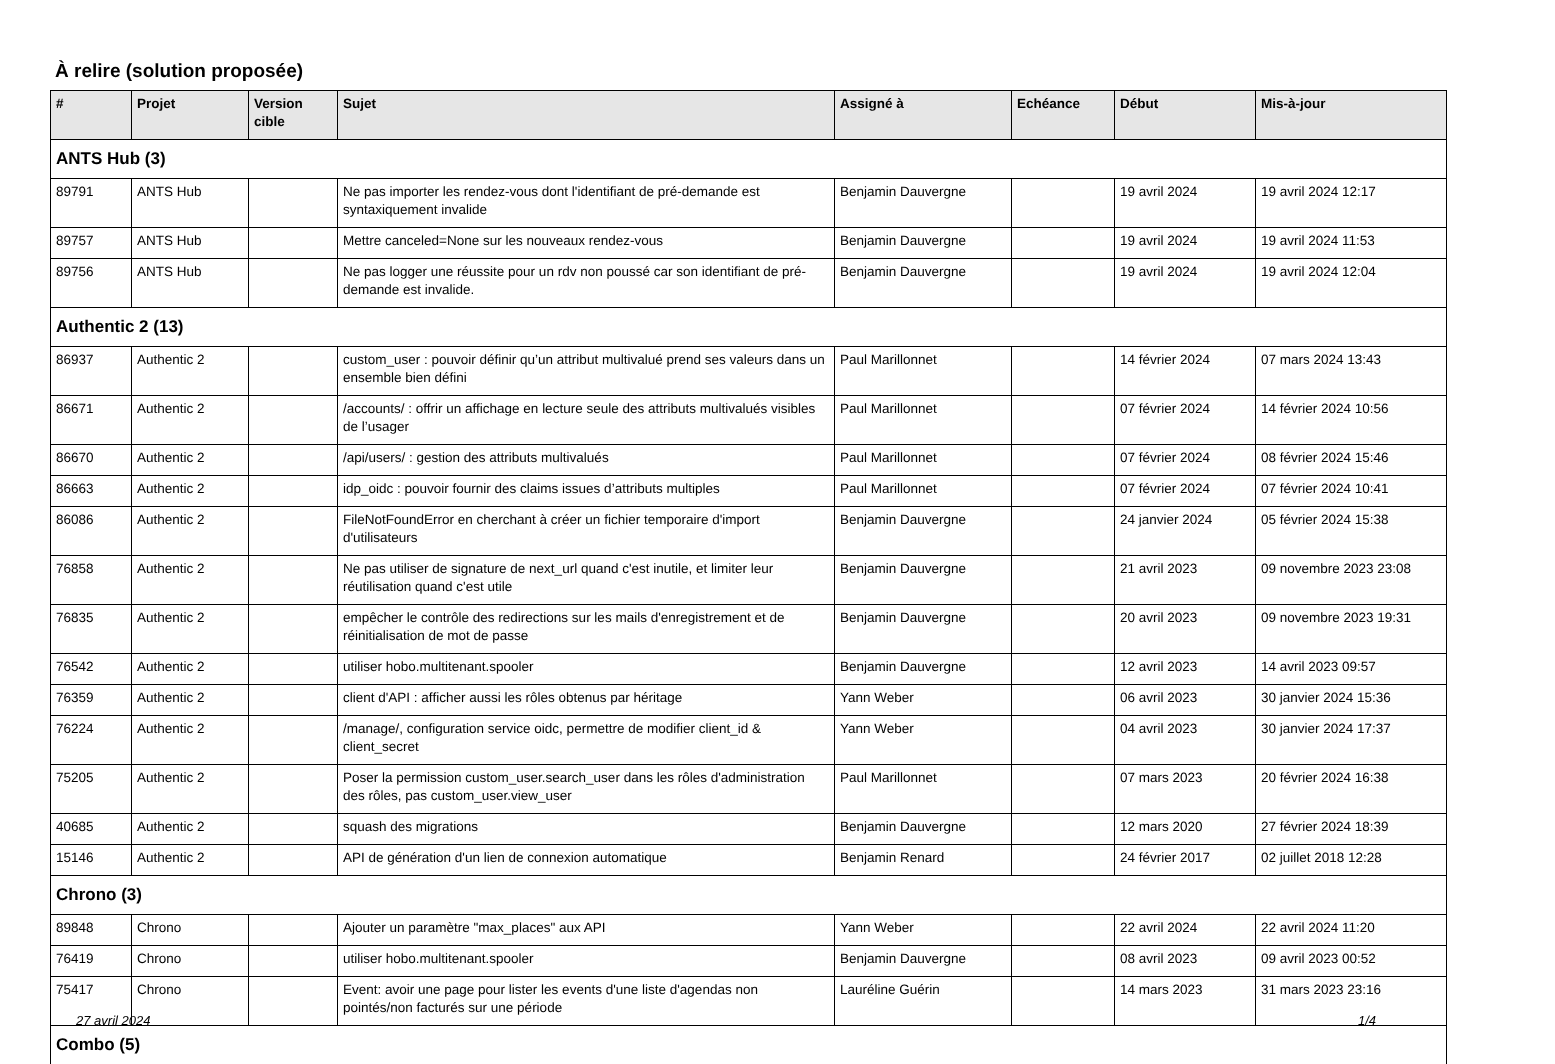À relire (solution proposée)
| # | Projet | Version cible | Sujet | Assigné à | Echéance | Début | Mis-à-jour |
| --- | --- | --- | --- | --- | --- | --- | --- |
| ANTS Hub (3) | | | | | | | |
| 89791 | ANTS Hub | | Ne pas importer les rendez-vous dont l'identifiant de pré-demande est syntaxiquement invalide | Benjamin Dauvergne | | 19 avril 2024 | 19 avril 2024 12:17 |
| 89757 | ANTS Hub | | Mettre canceled=None sur les nouveaux rendez-vous | Benjamin Dauvergne | | 19 avril 2024 | 19 avril 2024 11:53 |
| 89756 | ANTS Hub | | Ne pas logger une réussite pour un rdv non poussé car son identifiant de pré-demande est invalide. | Benjamin Dauvergne | | 19 avril 2024 | 19 avril 2024 12:04 |
| Authentic 2 (13) | | | | | | | |
| 86937 | Authentic 2 | | custom_user : pouvoir définir qu’un attribut multivalué prend ses valeurs dans un ensemble bien défini | Paul Marillonnet | | 14 février 2024 | 07 mars 2024 13:43 |
| 86671 | Authentic 2 | | /accounts/ : offrir un affichage en lecture seule des attributs multivalués visibles de l’usager | Paul Marillonnet | | 07 février 2024 | 14 février 2024 10:56 |
| 86670 | Authentic 2 | | /api/users/ : gestion des attributs multivalués | Paul Marillonnet | | 07 février 2024 | 08 février 2024 15:46 |
| 86663 | Authentic 2 | | idp_oidc : pouvoir fournir des claims issues d’attributs multiples | Paul Marillonnet | | 07 février 2024 | 07 février 2024 10:41 |
| 86086 | Authentic 2 | | FileNotFoundError en cherchant à créer un fichier temporaire d'import d'utilisateurs | Benjamin Dauvergne | | 24 janvier 2024 | 05 février 2024 15:38 |
| 76858 | Authentic 2 | | Ne pas utiliser de signature de next_url quand c'est inutile, et limiter leur réutilisation quand c'est utile | Benjamin Dauvergne | | 21 avril 2023 | 09 novembre 2023 23:08 |
| 76835 | Authentic 2 | | empêcher le contrôle des redirections sur les mails d'enregistrement et de réinitialisation de mot de passe | Benjamin Dauvergne | | 20 avril 2023 | 09 novembre 2023 19:31 |
| 76542 | Authentic 2 | | utiliser hobo.multitenant.spooler | Benjamin Dauvergne | | 12 avril 2023 | 14 avril 2023 09:57 |
| 76359 | Authentic 2 | | client d'API : afficher aussi les rôles obtenus par héritage | Yann Weber | | 06 avril 2023 | 30 janvier 2024 15:36 |
| 76224 | Authentic 2 | | /manage/, configuration service oidc, permettre de modifier client_id & client_secret | Yann Weber | | 04 avril 2023 | 30 janvier 2024 17:37 |
| 75205 | Authentic 2 | | Poser la permission custom_user.search_user dans les rôles d'administration des rôles, pas custom_user.view_user | Paul Marillonnet | | 07 mars 2023 | 20 février 2024 16:38 |
| 40685 | Authentic 2 | | squash des migrations | Benjamin Dauvergne | | 12 mars 2020 | 27 février 2024 18:39 |
| 15146 | Authentic 2 | | API de génération d'un lien de connexion automatique | Benjamin Renard | | 24 février 2017 | 02 juillet 2018 12:28 |
| Chrono (3) | | | | | | | |
| 89848 | Chrono | | Ajouter un paramètre "max_places" aux API | Yann Weber | | 22 avril 2024 | 22 avril 2024 11:20 |
| 76419 | Chrono | | utiliser hobo.multitenant.spooler | Benjamin Dauvergne | | 08 avril 2023 | 09 avril 2023 00:52 |
| 75417 | Chrono | | Event: avoir une page pour lister les events d'une liste d'agendas non pointés/non facturés sur une période | Lauréline Guérin | | 14 mars 2023 | 31 mars 2023 23:16 |
| Combo (5) | | | | | | | |
27 avril 2024 1/4